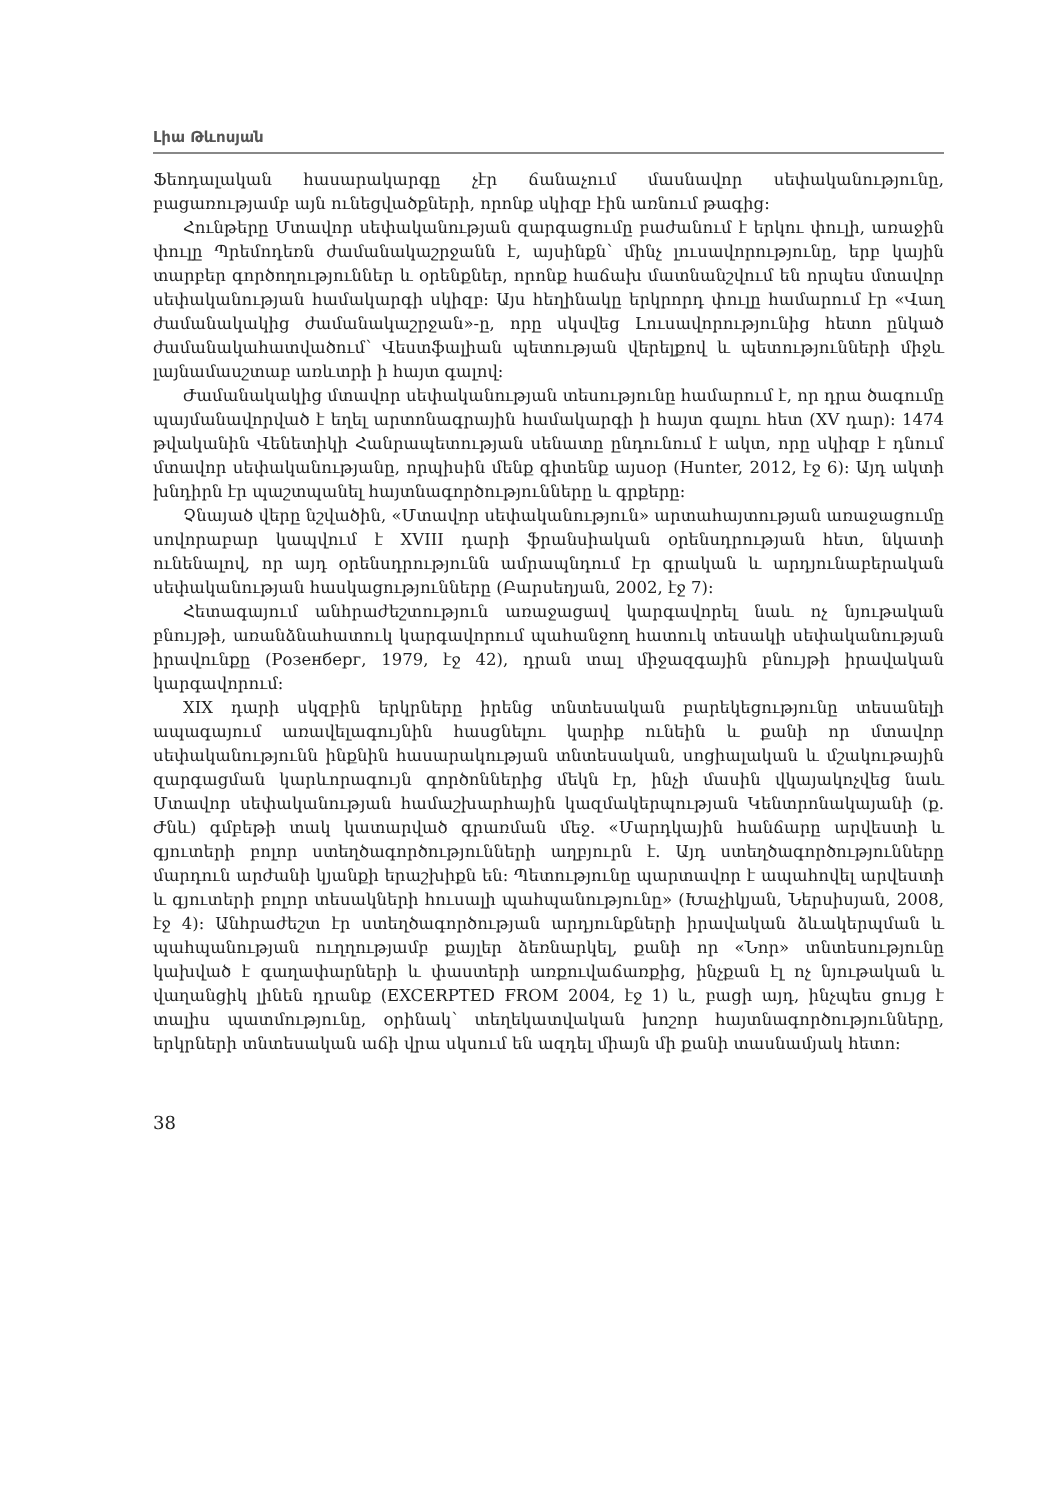Լիա Թևոսյան
Ֆեոդալական հասարակարգը չէր ճանաչում մասնավոր սեփականությունը, բացառությամբ այն ունեցվածքների, որոնք սկիզբ էին առնում թագից:
Հունթերը Մտավոր սեփականության զարգացումը բաժանում է երկու փուլի, առաջին փուլը Պրեմոդեռն ժամանակաշրջանն է, այսինքն՝ մինչ լուսավորությունը, երբ կային տարբեր գործողություններ և օրենքներ, որոնք հաճախ մատնանշվում են որպես մտավոր սեփականության համակարգի սկիզբ: Այս հեղինակը երկրորդ փուլը համարում էր «Վաղ ժամանակակից ժամանակաշրջան»-ը, որը սկսվեց Լուսավորությունից հետո ընկած ժամանակահատվածում՝ Վեստֆալիան պետության վերելքով և պետությունների միջև լայնամասշտաբ առևտրի ի հայտ գալով:
Ժամանակակից մտավոր սեփականության տեսությունը համարում է, որ դրա ծագումը պայմանավորված է եղել արտոնագրային համակարգի ի հայտ գալու հետ (XV դար): 1474 թվականին Վենետիկի Հանրապետության սենատը ընդունում է ակտ, որը սկիզբ է դնում մտավոր սեփականությանը, որպիսին մենք գիտենք այսօր (Hunter, 2012, էջ 6): Այդ ակտի խնդիրն էր պաշտպանել հայտնագործությունները և գրքերը:
Չնայած վերը նշվածին, «Մտավոր սեփականություն» արտահայտության առաջացումը սովորաբար կապվում է XVIII դարի ֆրանսիական օրենսդրության հետ, նկատի ունենալով, որ այդ օրենսդրությունն ամրապնդում էր գրական և արդյունաբերական սեփականության հասկացությունները (Բարսեղյան, 2002, էջ 7):
Հետագայում անհրաժեշտություն առաջացավ կարգավորել նաև ոչ նյութական բնույթի, առանձնահատուկ կարգավորում պահանջող հատուկ տեսակի սեփականության իրավունքը (Розенберг, 1979, էջ 42), դրան տալ միջազգային բնույթի իրավական կարգավորում:
XIX դարի սկզբին երկրները իրենց տնտեսական բարեկեցությունը տեսանելի ապագայում առավելագույնին հասցնելու կարիք ունեին և քանի որ մտավոր սեփականությունն ինքնին հասարակության տնտեսական, սոցիալական և մշակութային զարգացման կարևորագույն գործոններից մեկն էր, ինչի մասին վկայակոչվեց նաև Մտավոր սեփականության համաշխարհային կազմակերպության Կենտրոնակայանի (ք. Ժնև) գմբեթի տակ կատարված գրառման մեջ. «Մարդկային հանճարը արվեստի և գյուտերի բոլոր ստեղծագործությունների աղբյուրն է. Այդ ստեղծագործությունները մարդուն արժանի կյանքի երաշխիքն են: Պետությունը պարտավոր է ապահովել արվեստի և գյուտերի բոլոր տեսակների հուսալի պահպանությունը» (Խաչիկյան, Ներսիսյան, 2008, էջ 4): Անհրաժեշտ էր ստեղծագործության արդյունքների իրավական ձևակերպման և պահպանության ուղղությամբ քայլեր ձեռնարկել, քանի որ «Նոր» տնտեսությունը կախված է գաղափարների և փաստերի առքուվաճառքից, ինչքան էլ ոչ նյութական և վաղանցիկ լինեն դրանք (EXCERPTED FROM 2004, էջ 1) և, բացի այդ, ինչպես ցույց է տալիս պատմությունը, օրինակ՝ տեղեկատվական խոշոր հայտնագործությունները, երկրների տնտեսական աճի վրա սկսում են ազդել միայն մի քանի տասնամյակ հետո:
38